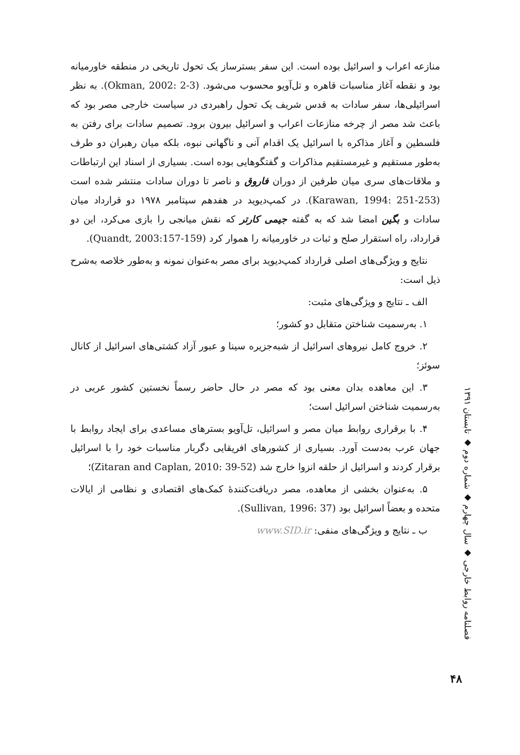منازعه اعراب و اسرائیل بوده است. این سفر بسترساز یک تحول تاریخی در منطقه خاورمیانه بود و نقطه آغاز مناسبات قاهره و تل‌آویو محسوب می‌شود. (Okman, 2002: 2-3). به نظر اسرائیلی‌ها، سفر سادات به قدس شریف یک تحول راهبردی در سیاست خارجی مصر بود که باعث شد مصر از چرخه منازعات اعراب و اسرائیل بیرون برود. تصمیم سادات برای رفتن به فلسطین و آغاز مذاکره با اسرائیل یک اقدام آنی و ناگهانی نبوه، بلکه میان رهبران دو طرف به‌طور مستقیم و غیرمستقیم مذاکرات و گفتگوهایی بوده است. بسیاری از اسناد این ارتباطات و ملاقات‌های سری میان طرفین از دوران فاروق و ناصر تا دوران سادات منتشر شده است (Karawan, 1994: 251-253). در کمپ‌دیوید در هفدهم سپتامبر ۱۹۷۸ دو قرارداد میان سادات و بگین امضا شد که به گفته جیمی کارتر که نقش میانجی را بازی می‌کرد، این دو قرارداد، راه استقرار صلح و ثبات در خاورمیانه را هموار کرد (Quandt, 2003:157-159).
نتایج و ویژگی‌های اصلی قرارداد کمپ‌دیوید برای مصر به‌عنوان نمونه و به‌طور خلاصه به‌شرح ذیل است:
الف ـ نتایج و ویژگی‌های مثبت:
۱. به‌رسمیت شناختن متقابل دو کشور؛
۲. خروج کامل نیروهای اسرائیل از شبه‌جزیره سینا و عبور آزاد کشتی‌های اسرائیل از کانال سوئز؛
۳. این معاهده بدان معنی بود که مصر در حال حاضر رسماً نخستین کشور عربی در به‌رسمیت شناختن اسرائیل است؛
۴. با برقراری روابط میان مصر و اسرائیل، تل‌آویو بسترهای مساعدی برای ایجاد روابط با جهان عرب به‌دست آورد. بسیاری از کشورهای افریقایی دگربار مناسبات خود را با اسرائیل برقرار کردند و اسرائیل از حلقه انزوا خارج شد (Zitaran and Caplan, 2010: 39-52)؛
۵. به‌عنوان بخشی از معاهده، مصر دریافت‌کنندهٔ کمک‌های اقتصادی و نظامی از ایالات متحده و بعضاً اسرائیل بود (Sullivan, 1996: 37).
ب ـ نتایج و ویژگی‌های منفی: www.SID.ir
فصلنامه روابط خارجی ◆ سال چهارم ◆ شماره دوم ◆ تابستان ۱۳۹۱
۴۸